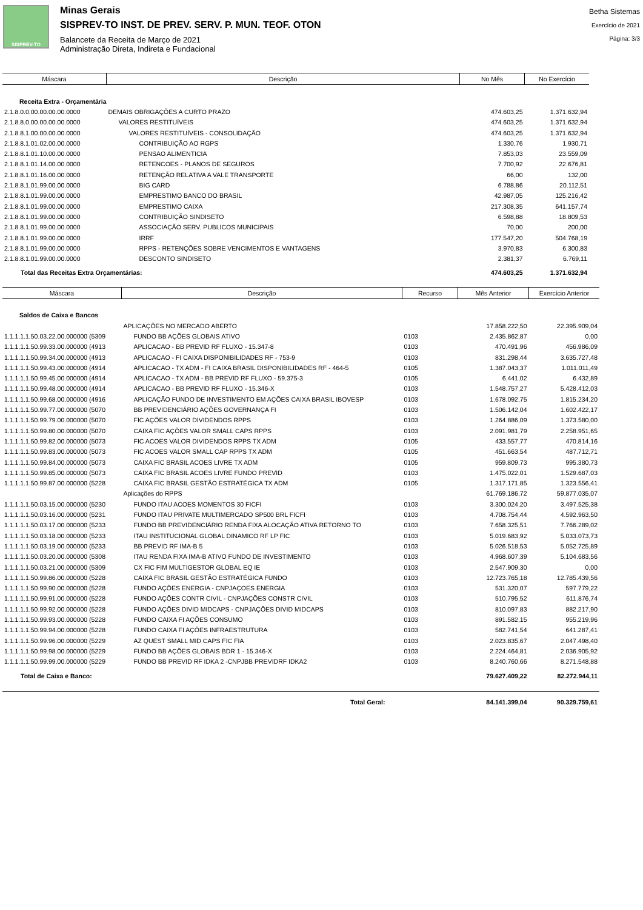SISPREV-TO
Minas Gerais
SISPREV-TO INST. DE PREV. SERV. P. MUN. TEOF. OTON
Balancete da Receita de Março de 2021
Administração Direta, Indireta e Fundacional
Betha Sistemas
Exercício de 2021
Página: 3/3
| Máscara | Descrição | No Mês | No Exercício |
| --- | --- | --- | --- |
| Receita Extra - Orçamentária | | | |
| 2.1.8.0.0.00.00.00.00.0000 | DEMAIS OBRIGAÇÕES A CURTO PRAZO | 474.603,25 | 1.371.632,94 |
| 2.1.8.8.0.00.00.00.00.0000 | VALORES RESTITUÍVEIS | 474.603,25 | 1.371.632,94 |
| 2.1.8.8.1.00.00.00.00.0000 | VALORES RESTITUÍVEIS - CONSOLIDAÇÃO | 474.603,25 | 1.371.632,94 |
| 2.1.8.8.1.01.02.00.00.0000 | CONTRIBUIÇÃO AO RGPS | 1.330,76 | 1.930,71 |
| 2.1.8.8.1.01.10.00.00.0000 | PENSAO ALIMENTICIA | 7.853,03 | 23.559,09 |
| 2.1.8.8.1.01.14.00.00.0000 | RETENCOES - PLANOS DE SEGUROS | 7.700,92 | 22.676,81 |
| 2.1.8.8.1.01.16.00.00.0000 | RETENÇÃO RELATIVA A VALE TRANSPORTE | 66,00 | 132,00 |
| 2.1.8.8.1.01.99.00.00.0000 | BIG CARD | 6.788,86 | 20.112,51 |
| 2.1.8.8.1.01.99.00.00.0000 | EMPRESTIMO BANCO DO BRASIL | 42.987,05 | 125.216,42 |
| 2.1.8.8.1.01.99.00.00.0000 | EMPRESTIMO CAIXA | 217.308,35 | 641.157,74 |
| 2.1.8.8.1.01.99.00.00.0000 | CONTRIBUIÇÃO SINDISETO | 6.598,88 | 18.809,53 |
| 2.1.8.8.1.01.99.00.00.0000 | ASSOCIAÇÃO SERV. PUBLICOS MUNICIPAIS | 70,00 | 200,00 |
| 2.1.8.8.1.01.99.00.00.0000 | IRRF | 177.547,20 | 504.768,19 |
| 2.1.8.8.1.01.99.00.00.0000 | RPPS - RETENÇÕES SOBRE VENCIMENTOS E VANTAGENS | 3.970,83 | 6.300,83 |
| 2.1.8.8.1.01.99.00.00.0000 | DESCONTO SINDISETO | 2.381,37 | 6.769,11 |
| Total das Receitas Extra Orçamentárias: | | 474.603,25 | 1.371.632,94 |
| Máscara | Descrição | Recurso | Mês Anterior | Exercício Anterior |
| --- | --- | --- | --- | --- |
| Saldos de Caixa e Bancos | | | | |
| | APLICAÇÕES NO MERCADO ABERTO | | 17.858.222,50 | 22.395.909,04 |
| 1.1.1.1.1.50.03.22.00.000000 (5309 | FUNDO BB AÇÕES GLOBAIS ATIVO | 0103 | 2.435.862,87 | 0,00 |
| 1.1.1.1.1.50.99.33.00.000000 (4913 | APLICACAO - BB PREVID RF FLUXO - 15.347-8 | 0103 | 470.491,96 | 456.986,09 |
| 1.1.1.1.1.50.99.34.00.000000 (4913 | APLICACAO - FI CAIXA DISPONIBILIDADES RF - 753-9 | 0103 | 831.298,44 | 3.635.727,48 |
| 1.1.1.1.1.50.99.43.00.000000 (4914 | APLICACAO - TX ADM - FI CAIXA BRASIL DISPONIBILIDADES RF - 464-5 | 0105 | 1.387.043,37 | 1.011.011,49 |
| 1.1.1.1.1.50.99.45.00.000000 (4914 | APLICACAO - TX ADM - BB PREVID RF FLUXO - 59.375-3 | 0105 | 6.441,02 | 6.432,89 |
| 1.1.1.1.1.50.99.48.00.000000 (4914 | APLICACAO - BB PREVID RF FLUXO - 15.346-X | 0103 | 1.548.757,27 | 5.428.412,03 |
| 1.1.1.1.1.50.99.68.00.000000 (4916 | APLICAÇÃO FUNDO DE INVESTIMENTO EM AÇÕES CAIXA BRASIL IBOVESP | 0103 | 1.678.092,75 | 1.815.234,20 |
| 1.1.1.1.1.50.99.77.00.000000 (5070 | BB PREVIDENCIÁRIO AÇÕES GOVERNANÇA FI | 0103 | 1.506.142,04 | 1.602.422,17 |
| 1.1.1.1.1.50.99.79.00.000000 (5070 | FIC AÇÕES VALOR DIVIDENDOS RPPS | 0103 | 1.264.886,09 | 1.373.580,00 |
| 1.1.1.1.1.50.99.80.00.000000 (5070 | CAIXA FIC AÇÕES VALOR SMALL CAPS RPPS | 0103 | 2.091.981,79 | 2.258.951,65 |
| 1.1.1.1.1.50.99.82.00.000000 (5073 | FIC ACOES VALOR DIVIDENDOS RPPS TX ADM | 0105 | 433.557,77 | 470.814,16 |
| 1.1.1.1.1.50.99.83.00.000000 (5073 | FIC ACOES VALOR SMALL CAP RPPS TX ADM | 0105 | 451.663,54 | 487.712,71 |
| 1.1.1.1.1.50.99.84.00.000000 (5073 | CAIXA FIC BRASIL ACOES LIVRE TX ADM | 0105 | 959.809,73 | 995.380,73 |
| 1.1.1.1.1.50.99.85.00.000000 (5073 | CAIXA FIC BRASIL ACOES LIVRE FUNDO PREVID | 0103 | 1.475.022,01 | 1.529.687,03 |
| 1.1.1.1.1.50.99.87.00.000000 (5228 | CAIXA FIC BRASIL GESTÃO ESTRATÉGICA TX ADM | 0105 | 1.317.171,85 | 1.323.556,41 |
| | Aplicações do RPPS | | 61.769.186,72 | 59.877.035,07 |
| 1.1.1.1.1.50.03.15.00.000000 (5230 | FUNDO ITAU ACOES MOMENTOS 30 FICFI | 0103 | 3.300.024,20 | 3.497.525,38 |
| 1.1.1.1.1.50.03.16.00.000000 (5231 | FUNDO ITAU PRIVATE MULTIMERCADO SP500 BRL FICFI | 0103 | 4.708.754,44 | 4.592.963,50 |
| 1.1.1.1.1.50.03.17.00.000000 (5233 | FUNDO BB PREVIDENCIÁRIO RENDA FIXA ALOCAÇÃO ATIVA RETORNO TO | 0103 | 7.658.325,51 | 7.766.289,02 |
| 1.1.1.1.1.50.03.18.00.000000 (5233 | ITAU INSTITUCIONAL GLOBAL DINAMICO RF LP FIC | 0103 | 5.019.683,92 | 5.033.073,73 |
| 1.1.1.1.1.50.03.19.00.000000 (5233 | BB PREVID RF IMA-B 5 | 0103 | 5.026.518,53 | 5.052.725,89 |
| 1.1.1.1.1.50.03.20.00.000000 (5308 | ITAU RENDA FIXA IMA-B ATIVO FUNDO DE INVESTIMENTO | 0103 | 4.968.607,39 | 5.104.683,56 |
| 1.1.1.1.1.50.03.21.00.000000 (5309 | CX FIC FIM MULTIGESTOR GLOBAL EQ IE | 0103 | 2.547.909,30 | 0,00 |
| 1.1.1.1.1.50.99.86.00.000000 (5228 | CAIXA FIC BRASIL GESTÃO ESTRATÉGICA FUNDO | 0103 | 12.723.765,18 | 12.785.439,56 |
| 1.1.1.1.1.50.99.90.00.000000 (5228 | FUNDO AÇÕES ENERGIA - CNPJAÇOES ENERGIA | 0103 | 531.320,07 | 597.779,22 |
| 1.1.1.1.1.50.99.91.00.000000 (5228 | FUNDO AÇÕES CONTR CIVIL - CNPJAÇÕES CONSTR CIVIL | 0103 | 510.795,52 | 611.876,74 |
| 1.1.1.1.1.50.99.92.00.000000 (5228 | FUNDO AÇÕES DIVID MIDCAPS - CNPJAÇÕES DIVID MIDCAPS | 0103 | 810.097,83 | 882.217,90 |
| 1.1.1.1.1.50.99.93.00.000000 (5228 | FUNDO CAIXA FI AÇÕES CONSUMO | 0103 | 891.582,15 | 955.219,96 |
| 1.1.1.1.1.50.99.94.00.000000 (5228 | FUNDO CAIXA FI AÇÕES INFRAESTRUTURA | 0103 | 582.741,54 | 641.287,41 |
| 1.1.1.1.1.50.99.96.00.000000 (5229 | AZ QUEST SMALL MID CAPS FIC FIA | 0103 | 2.023.835,67 | 2.047.498,40 |
| 1.1.1.1.1.50.99.98.00.000000 (5229 | FUNDO BB AÇÕES GLOBAIS BDR 1 - 15.346-X | 0103 | 2.224.464,81 | 2.036.905,92 |
| 1.1.1.1.1.50.99.99.00.000000 (5229 | FUNDO BB PREVID RF IDKA 2 -CNPJBB PREVIDRF IDKA2 | 0103 | 8.240.760,66 | 8.271.548,88 |
| Total de Caixa e Banco: | | | 79.627.409,22 | 82.272.944,11 |
| Total Geral: | | | 84.141.399,04 | 90.329.759,61 |